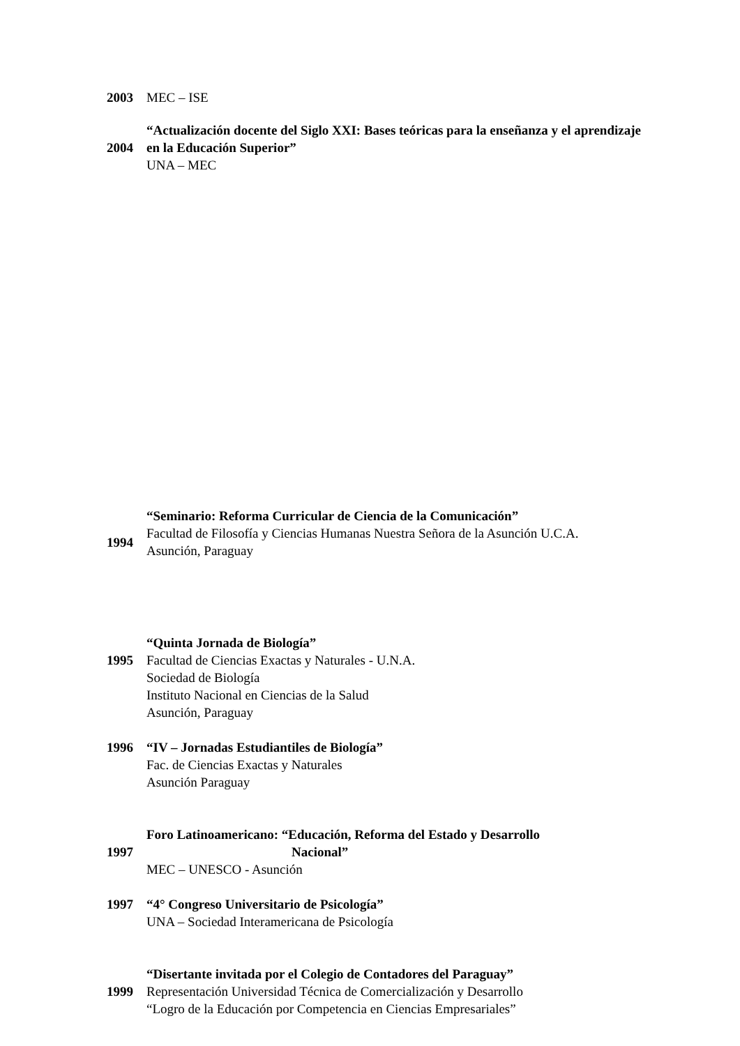2003 MEC – ISE
2004 “Actualización docente del Siglo XXI: Bases teóricas para la enseñanza y el aprendizaje en la Educación Superior”
UNA – MEC
1994 “Seminario: Reforma Curricular de Ciencia de la Comunicación”
Facultad de Filosofía y Ciencias Humanas Nuestra Señora de la Asunción U.C.A.
Asunción, Paraguay
1995
“Quinta Jornada de Biología”
Facultad de Ciencias Exactas y Naturales - U.N.A.
Sociedad de Biología
Instituto Nacional en Ciencias de la Salud
Asunción, Paraguay
1996 “IV – Jornadas Estudiantiles de Biología”
Fac. de Ciencias Exactas y Naturales
Asunción Paraguay
1997 Foro Latinoamericano: “Educación, Reforma del Estado y Desarrollo
Nacional”
MEC – UNESCO - Asunción
1997 “4° Congreso Universitario de Psicología”
UNA – Sociedad Interamericana de Psicología
1999 “Disertante invitada por el Colegio de Contadores del Paraguay”
Representación Universidad Técnica de Comercialización y Desarrollo
“Logro de la Educación por Competencia en Ciencias Empresariales”